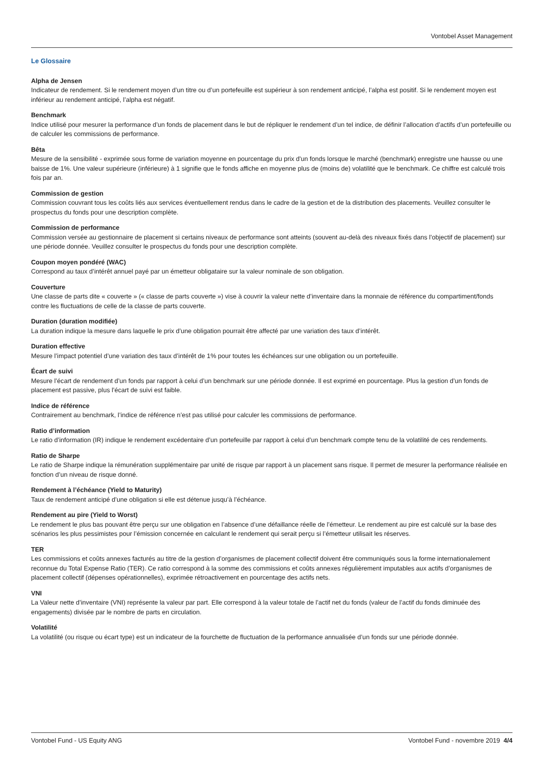Vontobel Asset Management
Le Glossaire
Alpha de Jensen
Indicateur de rendement. Si le rendement moyen d’un titre ou d’un portefeuille est supérieur à son rendement anticipé, l’alpha est positif. Si le rendement moyen est inférieur au rendement anticipé, l’alpha est négatif.
Benchmark
Indice utilisé pour mesurer la performance d’un fonds de placement dans le but de répliquer le rendement d’un tel indice, de définir l’allocation d’actifs d’un portefeuille ou de calculer les commissions de performance.
Bêta
Mesure de la sensibilité - exprimée sous forme de variation moyenne en pourcentage du prix d'un fonds lorsque le marché (benchmark) enregistre une hausse ou une baisse de 1%. Une valeur supérieure (inférieure) à 1 signifie que le fonds affiche en moyenne plus de (moins de) volatilité que le benchmark. Ce chiffre est calculé trois fois par an.
Commission de gestion
Commission couvrant tous les coûts liés aux services éventuellement rendus dans le cadre de la gestion et de la distribution des placements. Veuillez consulter le prospectus du fonds pour une description complète.
Commission de performance
Commission versée au gestionnaire de placement si certains niveaux de performance sont atteints (souvent au-delà des niveaux fixés dans l’objectif de placement) sur une période donnée. Veuillez consulter le prospectus du fonds pour une description complète.
Coupon moyen pondéré (WAC)
Correspond au taux d’intérêt annuel payé par un émetteur obligataire sur la valeur nominale de son obligation.
Couverture
Une classe de parts dite « couverte » (« classe de parts couverte ») vise à couvrir la valeur nette d’inventaire dans la monnaie de référence du compartiment/fonds contre les fluctuations de celle de la classe de parts couverte.
Duration (duration modifiée)
La duration indique la mesure dans laquelle le prix d’une obligation pourrait être affecté par une variation des taux d’intérêt.
Duration effective
Mesure l’impact potentiel d’une variation des taux d’intérêt de 1% pour toutes les échéances sur une obligation ou un portefeuille.
Écart de suivi
Mesure l’écart de rendement d’un fonds par rapport à celui d’un benchmark sur une période donnée. Il est exprimé en pourcentage. Plus la gestion d’un fonds de placement est passive, plus l’écart de suivi est faible.
Indice de référence
Contrairement au benchmark, l’indice de référence n’est pas utilisé pour calculer les commissions de performance.
Ratio d’information
Le ratio d’information (IR) indique le rendement excédentaire d’un portefeuille par rapport à celui d’un benchmark compte tenu de la volatilité de ces rendements.
Ratio de Sharpe
Le ratio de Sharpe indique la rémunération supplémentaire par unité de risque par rapport à un placement sans risque. Il permet de mesurer la performance réalisée en fonction d’un niveau de risque donné.
Rendement à l’échéance (Yield to Maturity)
Taux de rendement anticipé d’une obligation si elle est détenue jusqu’à l’échéance.
Rendement au pire (Yield to Worst)
Le rendement le plus bas pouvant être perçu sur une obligation en l’absence d’une défaillance réelle de l’émetteur. Le rendement au pire est calculé sur la base des scénarios les plus pessimistes pour l’émission concernée en calculant le rendement qui serait perçu si l’émetteur utilisait les réserves.
TER
Les commissions et coûts annexes facturés au titre de la gestion d’organismes de placement collectif doivent être communiqués sous la forme internationalement reconnue du Total Expense Ratio (TER). Ce ratio correspond à la somme des commissions et coûts annexes régulièrement imputables aux actifs d’organismes de placement collectif (dépenses opérationnelles), exprimée rétroactivement en pourcentage des actifs nets.
VNI
La Valeur nette d’inventaire (VNI) représente la valeur par part. Elle correspond à la valeur totale de l’actif net du fonds (valeur de l’actif du fonds diminuée des engagements) divisée par le nombre de parts en circulation.
Volatilité
La volatilité (ou risque ou écart type) est un indicateur de la fourchette de fluctuation de la performance annualisée d’un fonds sur une période donnée.
Vontobel Fund - US Equity ANG Vontobel Fund - novembre 2019 4/4